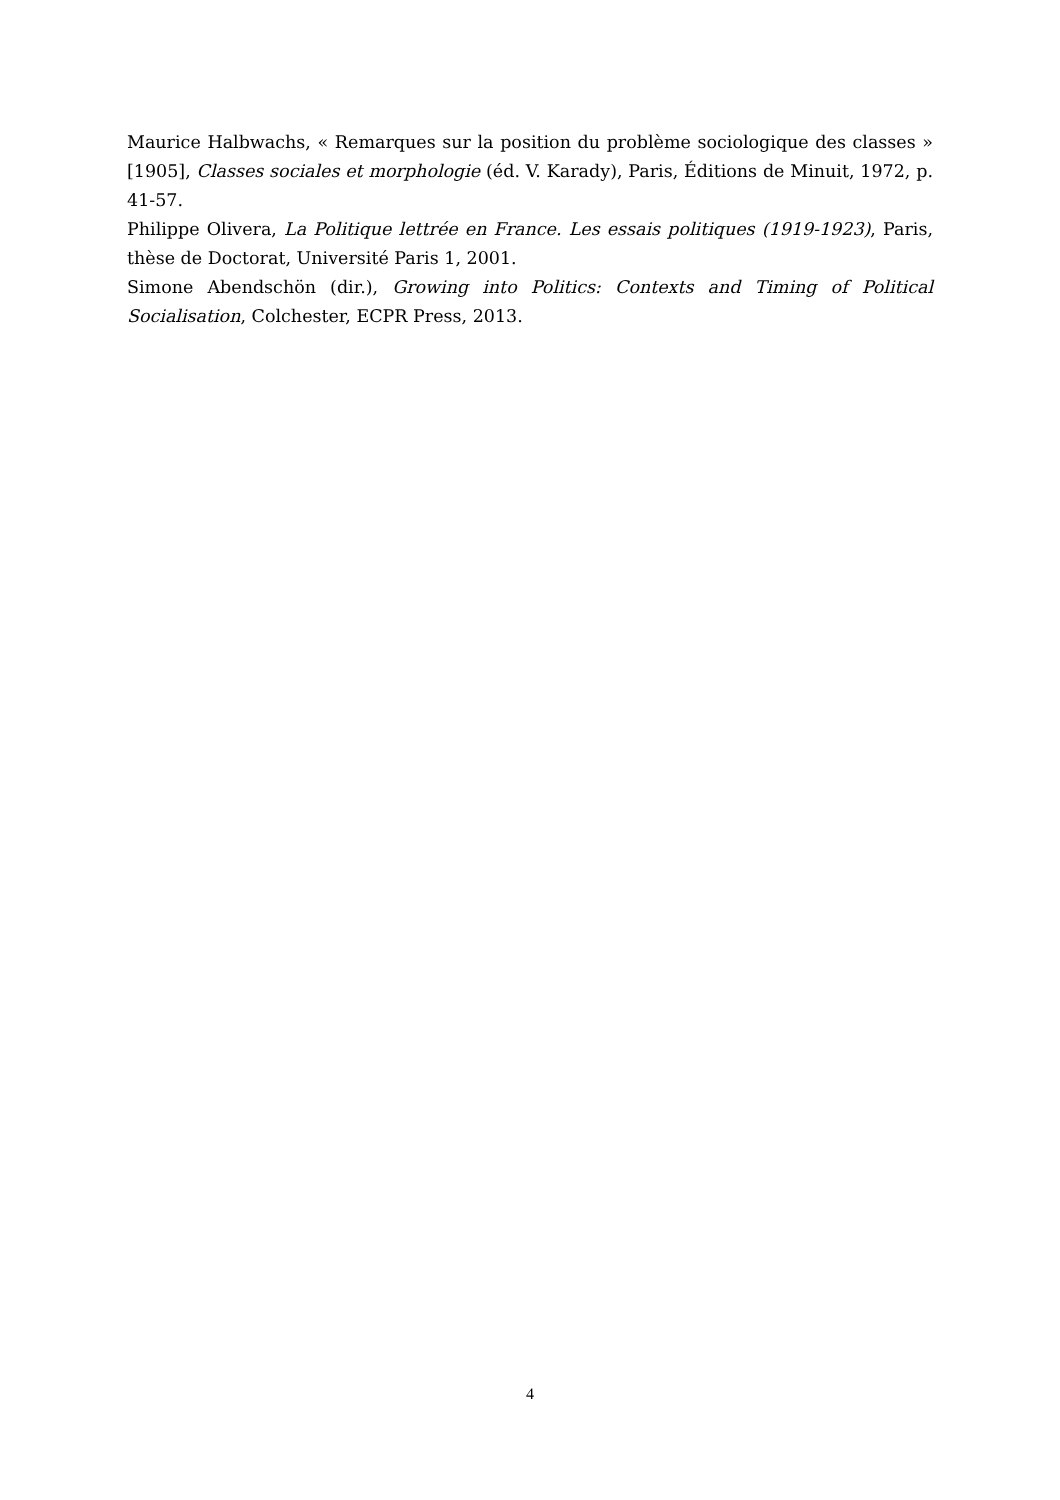Maurice Halbwachs, « Remarques sur la position du problème sociologique des classes » [1905], Classes sociales et morphologie (éd. V. Karady), Paris, Éditions de Minuit, 1972, p. 41-57.
Philippe Olivera, La Politique lettrée en France. Les essais politiques (1919-1923), Paris, thèse de Doctorat, Université Paris 1, 2001.
Simone Abendschön (dir.), Growing into Politics: Contexts and Timing of Political Socialisation, Colchester, ECPR Press, 2013.
4